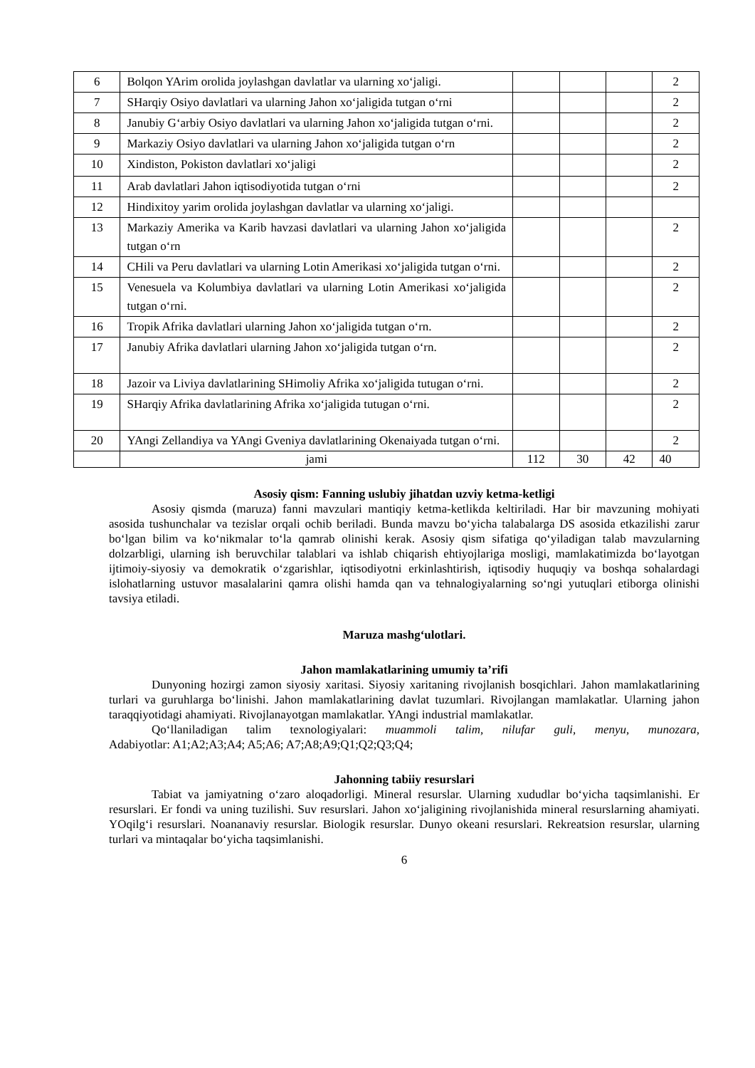| 6 | Bolqon YArim orolida joylashgan davlatlar va ularning xo‘jaligi. | | | | 2 |
| 7 | SHarqiy Osiyo davlatlari va ularning Jahon xo‘jaligida tutgan o‘rni | | | | 2 |
| 8 | Janubiy G‘arbiy Osiyo davlatlari va ularning Jahon xo‘jaligida tutgan o‘rni. | | | | 2 |
| 9 | Markaziy Osiyo davlatlari va ularning Jahon xo‘jaligida tutgan o‘rn | | | | 2 |
| 10 | Xindiston, Pokiston davlatlari xo‘jaligi | | | | 2 |
| 11 | Arab davlatlari Jahon iqtisodiyotida tutgan o‘rni | | | | 2 |
| 12 | Hindixitoy yarim orolida joylashgan davlatlar va ularning xo‘jaligi. | | | | |
| 13 | Markaziy Amerika va Karib havzasi davlatlari va ularning Jahon xo‘jaligida tutgan o‘rn | | | | 2 |
| 14 | CHili va Peru davlatlari va ularning Lotin Amerikasi xo‘jaligida tutgan o‘rni. | | | | 2 |
| 15 | Venesuela va Kolumbiya davlatlari va ularning Lotin Amerikasi xo‘jaligida tutgan o‘rni. | | | | 2 |
| 16 | Tropik Afrika davlatlari ularning Jahon xo‘jaligida tutgan o‘rn. | | | | 2 |
| 17 | Janubiy Afrika davlatlari ularning Jahon xo‘jaligida tutgan o‘rn. | | | | 2 |
| 18 | Jazoir va Liviya davlatlarining SHimoliy Afrika xo‘jaligida tutugan o‘rni. | | | | 2 |
| 19 | SHarqiy Afrika davlatlarining Afrika xo‘jaligida tutugan o‘rni. | | | | 2 |
| 20 | YAngi Zellandiya va YAngi Gveniya davlatlarining Okenaiyada tutgan o‘rni. | | | | 2 |
| | jami | 112 | 30 | 42 | 40 |
Asosiy qism: Fanning uslubiy jihatdan uzviy ketma-ketligi
Asosiy qismda (maruza) fanni mavzulari mantiqiy ketma-ketlikda keltiriladi. Har bir mavzuning mohiyati asosida tushunchalar va tezislar orqali ochib beriladi. Bunda mavzu bo‘yicha talabalarga DS asosida etkazilishi zarur bo‘lgan bilim va ko‘nikmalar to‘la qamrab olinishi kerak. Asosiy qism sifatiga qo‘yiladigan talab mavzularning dolzarbligi, ularning ish beruvchilar talablari va ishlab chiqarish ehtiyojlariga mosligi, mamlakatimizda bo‘layotgan ijtimoiy-siyosiy va demokratik o‘zgarishlar, iqtisodiyotni erkinlashtirish, iqtisodiy huquqiy va boshqa sohalardagi islohatlarning ustuvor masalalarini qamra olishi hamda qan va tehnalogiyalarning so‘ngi yutuqlari etiborga olinishi tavsiya etiladi.
Maruza mashg‘ulotlari.
Jahon mamlakatlarining umumiy ta’rifi
Dunyoning hozirgi zamon siyosiy xaritasi. Siyosiy xaritaning rivojlanish bosqichlari. Jahon mamlakatlarining turlari va guruhlarga bo‘linishi. Jahon mamlakatlarining davlat tuzumlari. Rivojlangan mamlakatlar. Ularning jahon taraqqiyotidagi ahamiyati. Rivojlanayotgan mamlakatlar. YAngi industrial mamlakatlar.
Qo‘llaniladigan talim texnologiyalari: muammoli talim, nilufar guli, menyu, munozara, Adabiyotlar: A1;A2;A3;A4; A5;A6; A7;A8;A9;Q1;Q2;Q3;Q4;
Jahonning tabiiy resurslari
Tabiat va jamiyatning o‘zaro aloqadorligi. Mineral resurslar. Ularning xududlar bo‘yicha taqsimlanishi. Er resurslari. Er fondi va uning tuzilishi. Suv resurslari. Jahon xo‘jaligining rivojlanishida mineral resurslarning ahamiyati. YOqilg‘i resurslari. Noananaviy resurslar. Biologik resurslar. Dunyo okeani resurslari. Rekreatsion resurslar, ularning turlari va mintaqalar bo‘yicha taqsimlanishi.
6